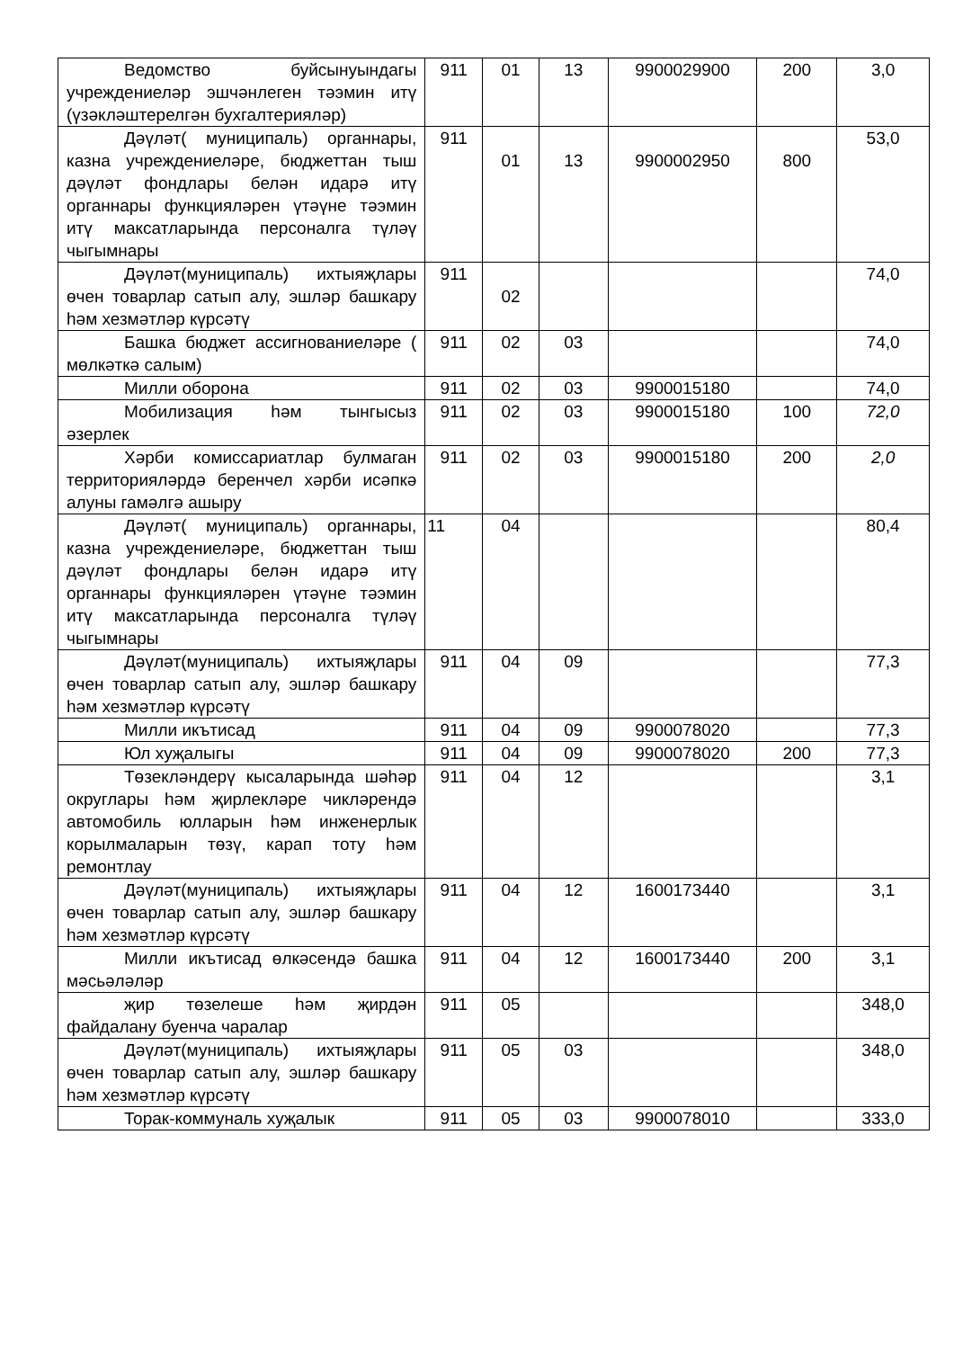| Ведомство буйсынуындагы учреждениеләр эшчәнлеген тәэмин итү (үзәкләштерелгән бухгалтерияләр) | 911 | 01 | 13 | 9900029900 | 200 | 3,0 |
| Дәүләт( муниципаль) органнары, казна учреждениеләре, бюджеттан тыш дәүләт фондлары белән идарә итү органнары функцияләрен үтәүне тәэмин итү максатларында персоналга түләү чыгымнары | 911 | 01 | 13 | 9900002950 | 800 | 53,0 |
| Дәүләт(муниципаль) ихтыяҗлары өчен товарлар сатып алу, эшләр башкару һәм хезмәтләр күрсәтү | 911 | 02 | | | | 74,0 |
| Башка бюджет ассигнованиеләре ( мөлкәткә салым) | 911 | 02 | 03 | | | 74,0 |
| Милли оборона | 911 | 02 | 03 | 9900015180 | | 74,0 |
| Мобилизация һәм тынгысыз әзерлек | 911 | 02 | 03 | 9900015180 | 100 | 72,0 |
| Хәрби комиссариатлар булмаган территорияләрдә беренчел хәрби исәпкә алуны гамәлгә ашыру | 911 | 02 | 03 | 9900015180 | 200 | 2,0 |
| Дәүләт( муниципаль) органнары, казна учреждениеләре, бюджеттан тыш дәүләт фондлары белән идарә итү органнары функцияләрен үтәүне тәэмин итү максатларында персоналга түләү чыгымнары | 11 | 04 | | | | 80,4 |
| Дәүләт(муниципаль) ихтыяҗлары өчен товарлар сатып алу, эшләр башкару һәм хезмәтләр күрсәтү | 911 | 04 | 09 | | | 77,3 |
| Милли икътисад | 911 | 04 | 09 | 9900078020 | | 77,3 |
| Юл хуҗалыгы | 911 | 04 | 09 | 9900078020 | 200 | 77,3 |
| Төзекләндерү кысаларында шәһәр округлары һәм җирлекләре чикләрендә автомобиль юлларын һәм инженерлык корылмаларын төзү, карап тоту һәм ремонтлау | 911 | 04 | 12 | | | 3,1 |
| Дәүләт(муниципаль) ихтыяҗлары өчен товарлар сатып алу, эшләр башкару һәм хезмәтләр күрсәтү | 911 | 04 | 12 | 1600173440 | | 3,1 |
| Милли икътисад өлкәсендә башка мәсьәләләр | 911 | 04 | 12 | 1600173440 | 200 | 3,1 |
| җир төзелеше һәм җирдән файдалану буенча чаралар | 911 | 05 | | | | 348,0 |
| Дәүләт(муниципаль) ихтыяҗлары өчен товарлар сатып алу, эшләр башкару һәм хезмәтләр күрсәтү | 911 | 05 | 03 | | | 348,0 |
| Торак-коммуналь хуҗалык | 911 | 05 | 03 | 9900078010 | | 333,0 |